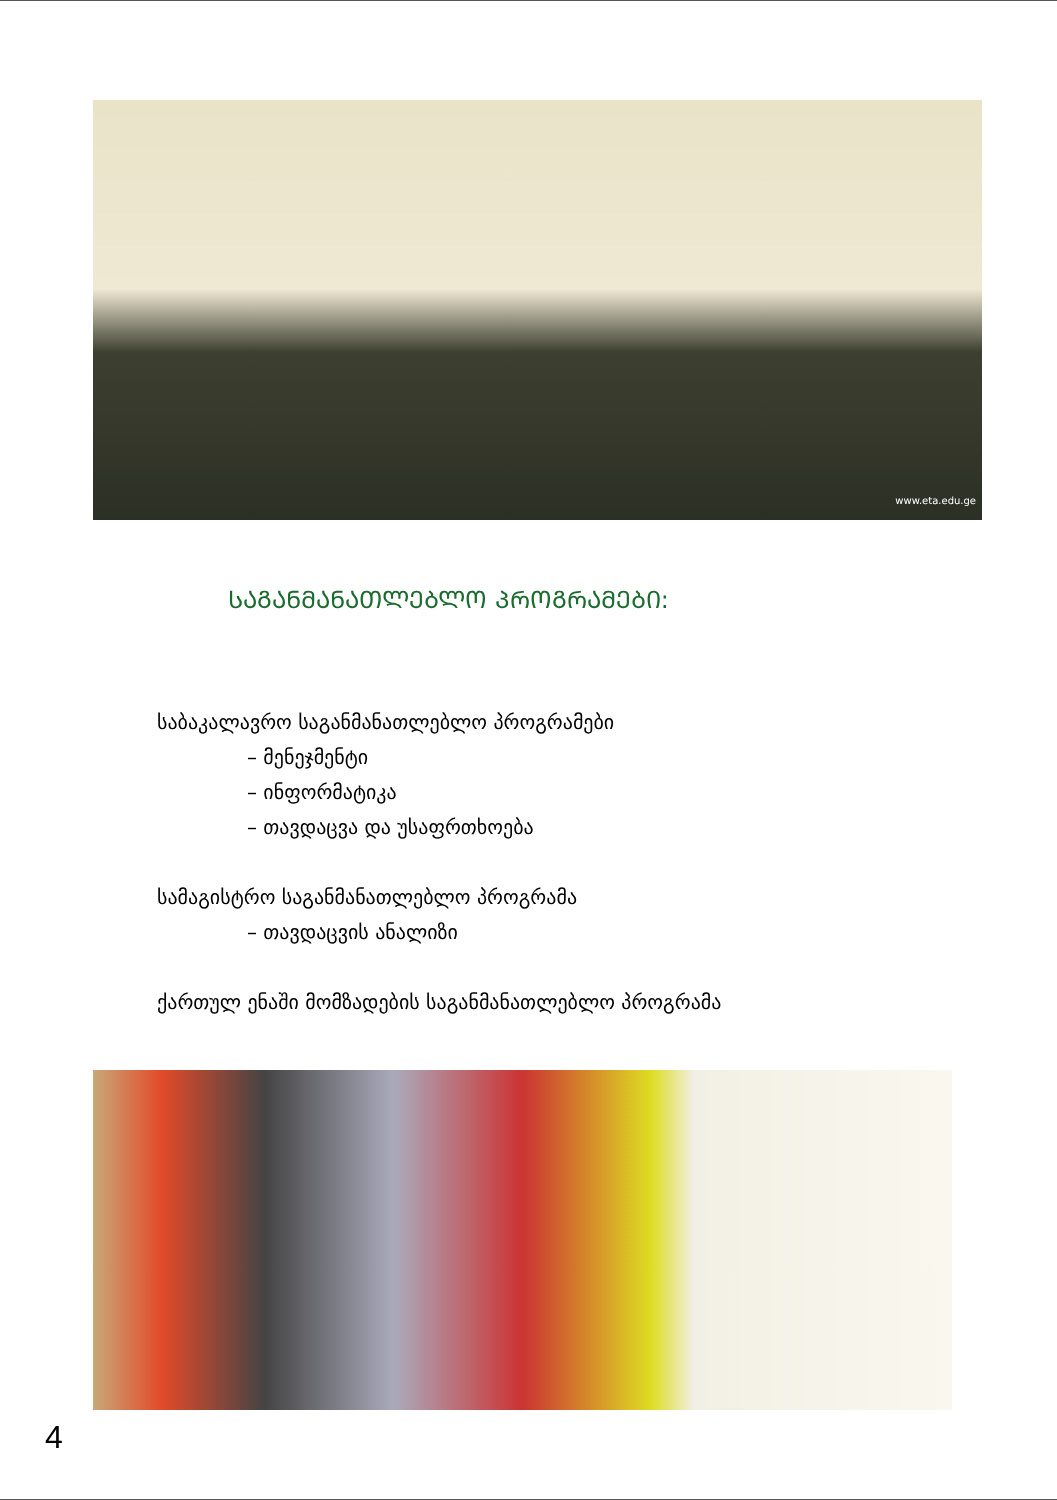www.eta.edu.ge
ᲡᲐᲒᲐᲜᲛᲐᲜᲐᲗᲚᲔᲑᲚᲝ ᲞᲠᲝᲒᲠᲐᲛᲔᲑᲘ:
საბაკალავრო საგანმანათლებლო პროგრამები
– მენეჯმენტი
– ინფორმატიკა
– თავდაცვა და უსაფრთხოება
სამაგისტრო საგანმანათლებლო პროგრამა
– თავდაცვის ანალიზი
ქართულ ენაში მომზადების საგანმანათლებლო პროგრამა
4